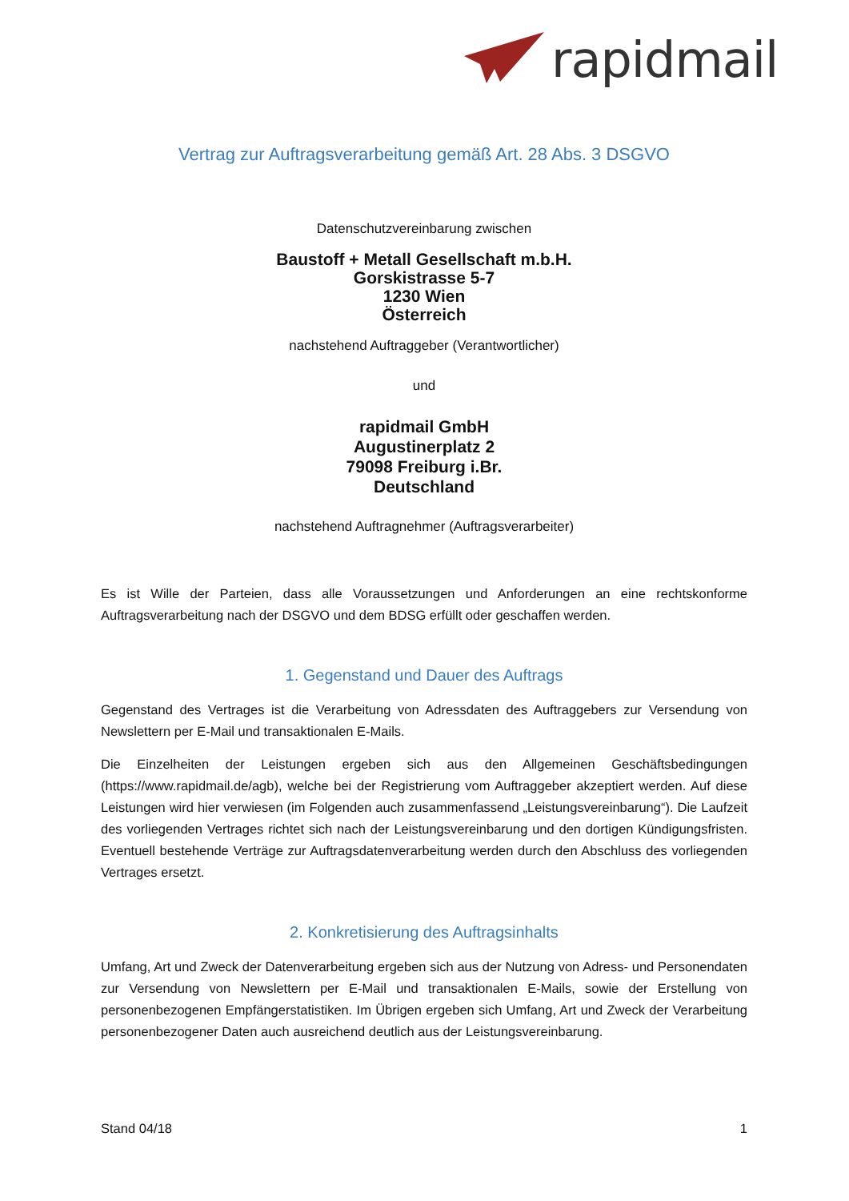rapidmail
Vertrag zur Auftragsverarbeitung gemäß Art. 28 Abs. 3 DSGVO
Datenschutzvereinbarung zwischen
Baustoff + Metall Gesellschaft m.b.H.
Gorskistrasse 5-7
1230 Wien
Österreich
nachstehend Auftraggeber (Verantwortlicher)
und
rapidmail GmbH
Augustinerplatz 2
79098 Freiburg i.Br.
Deutschland
nachstehend Auftragnehmer (Auftragsverarbeiter)
Es ist Wille der Parteien, dass alle Voraussetzungen und Anforderungen an eine rechtskonforme Auftragsverarbeitung nach der DSGVO und dem BDSG erfüllt oder geschaffen werden.
1. Gegenstand und Dauer des Auftrags
Gegenstand des Vertrages ist die Verarbeitung von Adressdaten des Auftraggebers zur Versendung von Newslettern per E-Mail und transaktionalen E-Mails.
Die Einzelheiten der Leistungen ergeben sich aus den Allgemeinen Geschäftsbedingungen (https://www.rapidmail.de/agb), welche bei der Registrierung vom Auftraggeber akzeptiert werden. Auf diese Leistungen wird hier verwiesen (im Folgenden auch zusammenfassend „Leistungsvereinbarung“). Die Laufzeit des vorliegenden Vertrages richtet sich nach der Leistungsvereinbarung und den dortigen Kündigungsfristen. Eventuell bestehende Verträge zur Auftragsdatenverarbeitung werden durch den Abschluss des vorliegenden Vertrages ersetzt.
2. Konkretisierung des Auftragsinhalts
Umfang, Art und Zweck der Datenverarbeitung ergeben sich aus der Nutzung von Adress- und Personendaten zur Versendung von Newslettern per E-Mail und transaktionalen E-Mails, sowie der Erstellung von personenbezogenen Empfängerstatistiken. Im Übrigen ergeben sich Umfang, Art und Zweck der Verarbeitung personenbezogener Daten auch ausreichend deutlich aus der Leistungsvereinbarung.
Stand 04/18 1